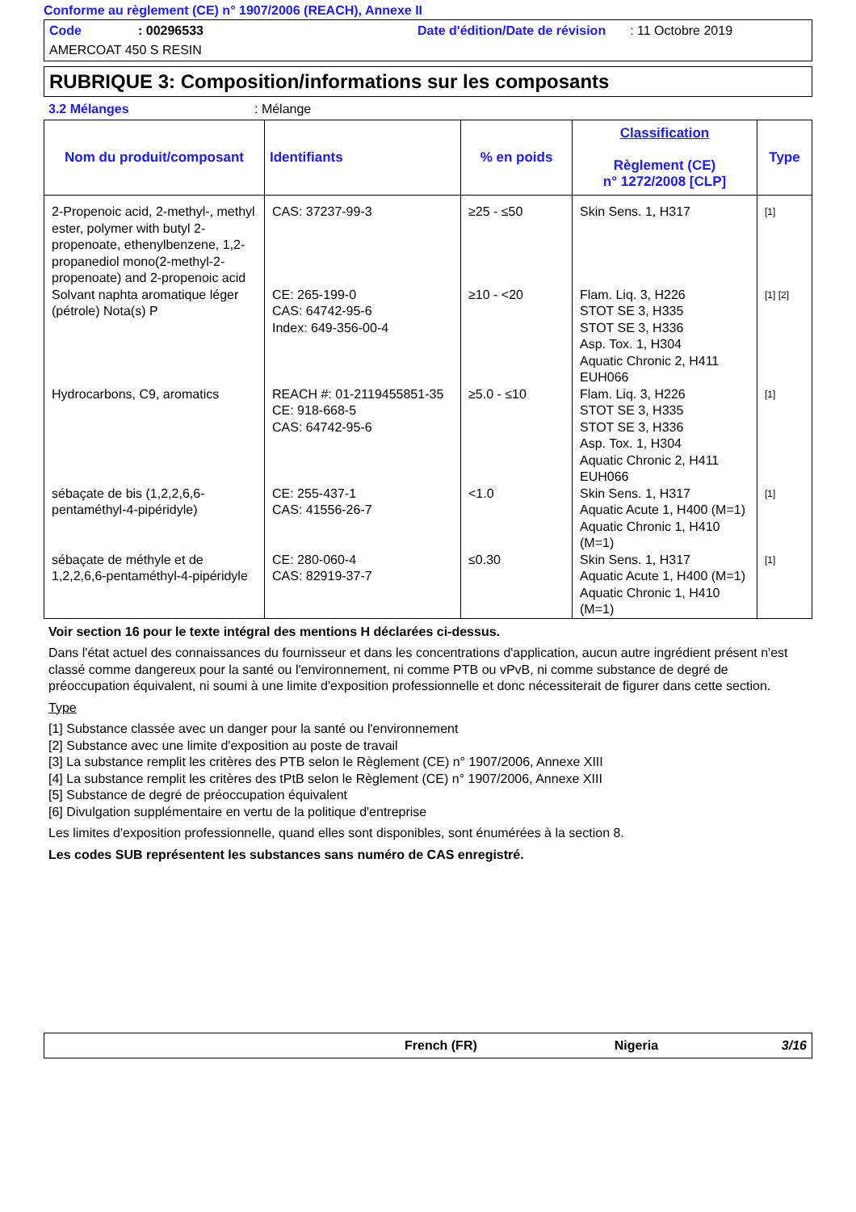Conforme au règlement (CE) n° 1907/2006 (REACH), Annexe II
Code: 00296533 Date d'édition/Date de révision: 11 Octobre 2019
AMERCOAT 450 S RESIN
RUBRIQUE 3: Composition/informations sur les composants
3.2 Mélanges: Mélange
| Nom du produit/composant | Identifiants | % en poids | Classification Règlement (CE) n° 1272/2008 [CLP] | Type |
| --- | --- | --- | --- | --- |
| 2-Propenoic acid, 2-methyl-, methyl ester, polymer with butyl 2-propenoate, ethenylbenzene, 1,2-propanediol mono(2-methyl-2-propenoate) and 2-propenoic acid | CAS: 37237-99-3 | ≥25 - ≤50 | Skin Sens. 1, H317 | [1] |
| Solvant naphta aromatique léger (pétrole) Nota(s) P | CE: 265-199-0 CAS: 64742-95-6 Index: 649-356-00-4 | ≥10 - <20 | Flam. Liq. 3, H226 STOT SE 3, H335 STOT SE 3, H336 Asp. Tox. 1, H304 Aquatic Chronic 2, H411 EUH066 | [1] [2] |
| Hydrocarbons, C9, aromatics | REACH #: 01-2119455851-35 CE: 918-668-5 CAS: 64742-95-6 | ≥5.0 - ≤10 | Flam. Liq. 3, H226 STOT SE 3, H335 STOT SE 3, H336 Asp. Tox. 1, H304 Aquatic Chronic 2, H411 EUH066 | [1] |
| sébaçate de bis (1,2,2,6,6-pentaméthyl-4-pipéridyle) | CE: 255-437-1 CAS: 41556-26-7 | <1.0 | Skin Sens. 1, H317 Aquatic Acute 1, H400 (M=1) Aquatic Chronic 1, H410 (M=1) | [1] |
| sébaçate de méthyle et de 1,2,2,6,6-pentaméthyl-4-pipéridyle | CE: 280-060-4 CAS: 82919-37-7 | ≤0.30 | Skin Sens. 1, H317 Aquatic Acute 1, H400 (M=1) Aquatic Chronic 1, H410 (M=1) | [1] |
Voir section 16 pour le texte intégral des mentions H déclarées ci-dessus.
Dans l'état actuel des connaissances du fournisseur et dans les concentrations d'application, aucun autre ingrédient présent n'est classé comme dangereux pour la santé ou l'environnement, ni comme PTB ou vPvB, ni comme substance de degré de préoccupation équivalent, ni soumi à une limite d'exposition professionnelle et donc nécessiterait de figurer dans cette section.
Type
[1] Substance classée avec un danger pour la santé ou l'environnement
[2] Substance avec une limite d'exposition au poste de travail
[3] La substance remplit les critères des PTB selon le Règlement (CE) n° 1907/2006, Annexe XIII
[4] La substance remplit les critères des tPtB selon le Règlement (CE) n° 1907/2006, Annexe XIII
[5] Substance de degré de préoccupation équivalent
[6] Divulgation supplémentaire en vertu de la politique d'entreprise
Les limites d'exposition professionnelle, quand elles sont disponibles, sont énumérées à la section 8.
Les codes SUB représentent les substances sans numéro de CAS enregistré.
French (FR) Nigeria 3/16